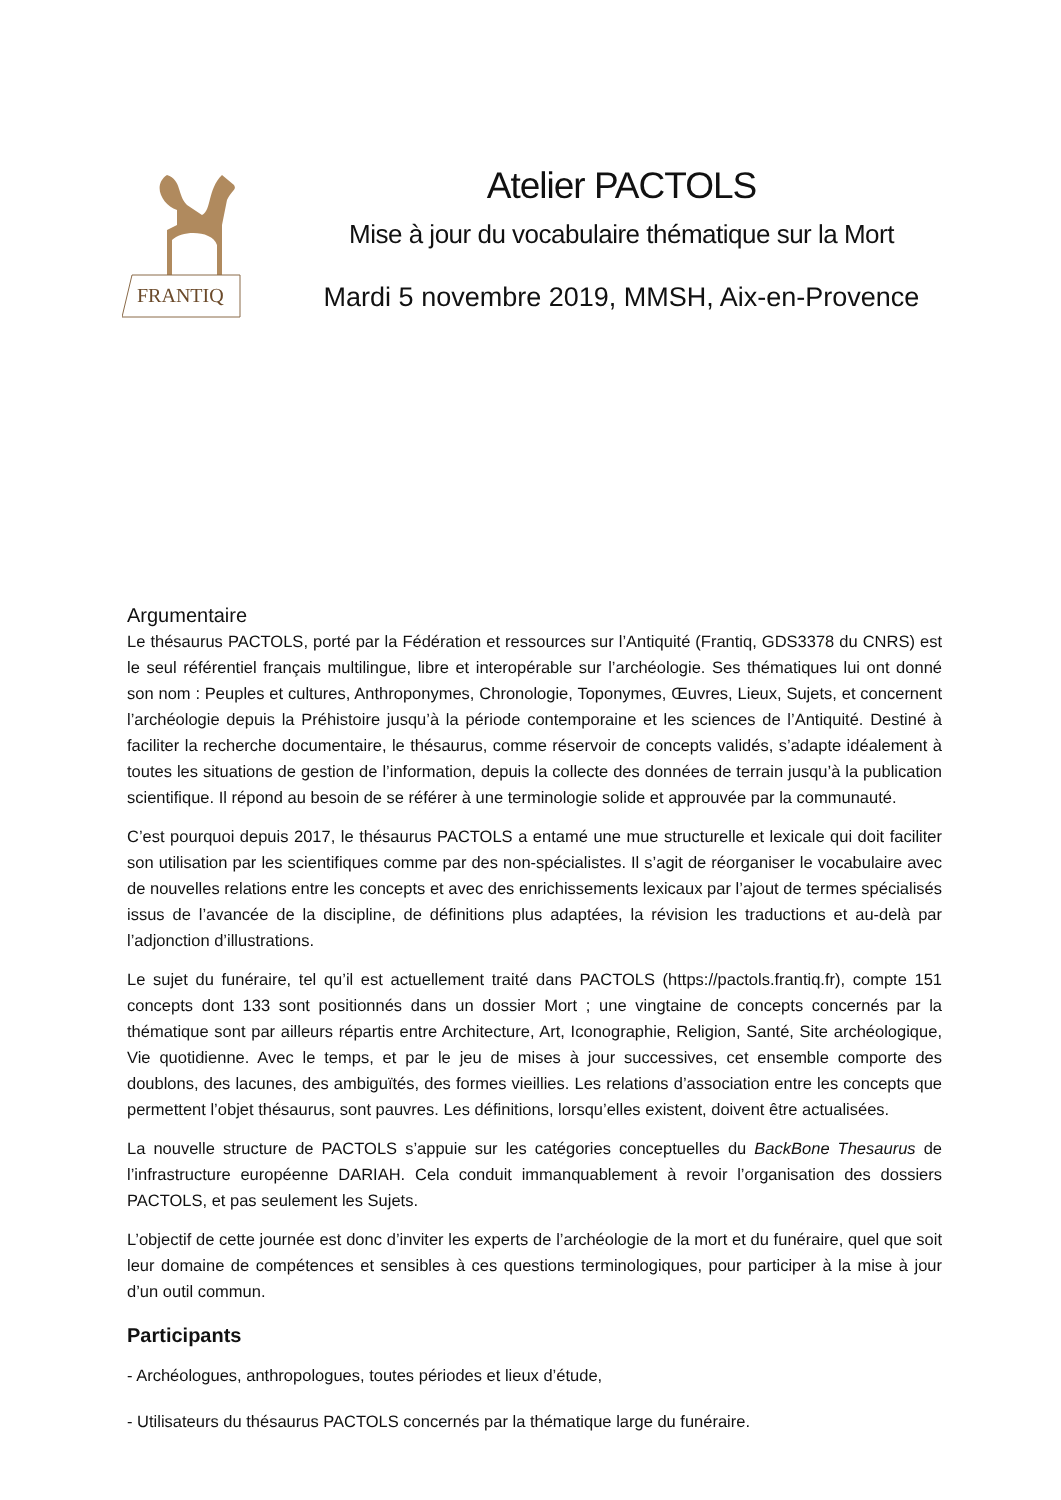FRANTIQ
Atelier PACTOLS
Mise à jour du vocabulaire thématique sur la Mort
Mardi 5 novembre 2019, MMSH, Aix-en-Provence
Argumentaire
Le thésaurus PACTOLS, porté par la Fédération et ressources sur l’Antiquité (Frantiq, GDS3378 du CNRS) est le seul référentiel français multilingue, libre et interopérable sur l’archéologie. Ses thématiques lui ont donné son nom : Peuples et cultures, Anthroponymes, Chronologie, Toponymes, Œuvres, Lieux, Sujets, et concernent l’archéologie depuis la Préhistoire jusqu’à la période contemporaine et les sciences de l’Antiquité. Destiné à faciliter la recherche documentaire, le thésaurus, comme réservoir de concepts validés, s’adapte idéalement à toutes les situations de gestion de l’information, depuis la collecte des données de terrain jusqu’à la publication scientifique. Il répond au besoin de se référer à une terminologie solide et approuvée par la communauté.
C’est pourquoi depuis 2017, le thésaurus PACTOLS a entamé une mue structurelle et lexicale qui doit faciliter son utilisation par les scientifiques comme par des non-spécialistes. Il s’agit de réorganiser le vocabulaire avec de nouvelles relations entre les concepts et avec des enrichissements lexicaux par l’ajout de termes spécialisés issus de l’avancée de la discipline, de définitions plus adaptées, la révision les traductions et au-delà par l’adjonction d’illustrations.
Le sujet du funéraire, tel qu’il est actuellement traité dans PACTOLS (https://pactols.frantiq.fr), compte 151 concepts dont 133 sont positionnés dans un dossier Mort ; une vingtaine de concepts concernés par la thématique sont par ailleurs répartis entre Architecture, Art, Iconographie, Religion, Santé, Site archéologique, Vie quotidienne. Avec le temps, et par le jeu de mises à jour successives, cet ensemble comporte des doublons, des lacunes, des ambiguïtés, des formes vieillies. Les relations d’association entre les concepts que permettent l’objet thésaurus, sont pauvres. Les définitions, lorsqu’elles existent, doivent être actualisées.
La nouvelle structure de PACTOLS s’appuie sur les catégories conceptuelles du BackBone Thesaurus de l’infrastructure européenne DARIAH. Cela conduit immanquablement à revoir l’organisation des dossiers PACTOLS, et pas seulement les Sujets.
L’objectif de cette journée est donc d’inviter les experts de l’archéologie de la mort et du funéraire, quel que soit leur domaine de compétences et sensibles à ces questions terminologiques, pour participer à la mise à jour d’un outil commun.
Participants
- Archéologues, anthropologues, toutes périodes et lieux d’étude,
- Utilisateurs du thésaurus PACTOLS concernés par la thématique large du funéraire.